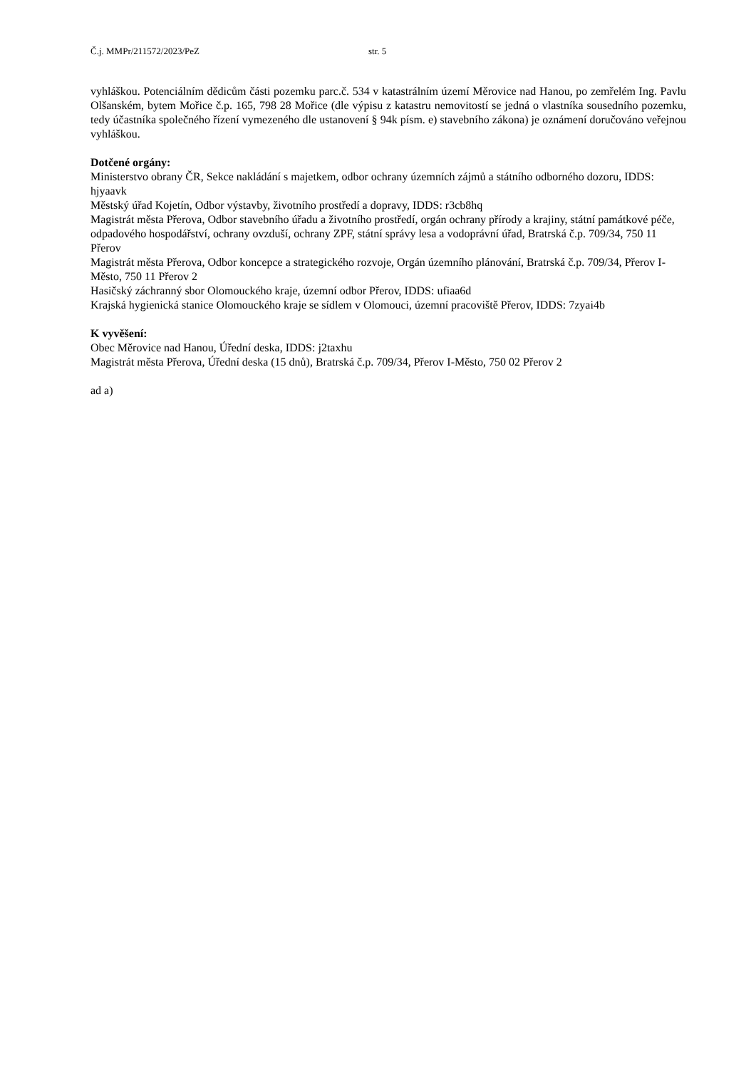Č.j. MMPr/211572/2023/PeZ str. 5
vyhláškou. Potenciálním dědicům části pozemku parc.č. 534 v katastrálním území Měrovice nad Hanou, po zemřelém Ing. Pavlu Olšanském, bytem Mořice č.p. 165, 798 28 Mořice (dle výpisu z katastru nemovitostí se jedná o vlastníka sousedního pozemku, tedy účastníka společného řízení vymezeného dle ustanovení § 94k písm. e) stavebního zákona) je oznámení doručováno veřejnou vyhláškou.
Dotčené orgány:
Ministerstvo obrany ČR, Sekce nakládání s majetkem, odbor ochrany územních zájmů a státního odborného dozoru, IDDS: hjyaavk
Městský úřad Kojetín, Odbor výstavby, životního prostředí a dopravy, IDDS: r3cb8hq
Magistrát města Přerova, Odbor stavebního úřadu a životního prostředí, orgán ochrany přírody a krajiny, státní památkové péče, odpadového hospodářství, ochrany ovzduší, ochrany ZPF, státní správy lesa a vodoprávní úřad, Bratrská č.p. 709/34, 750 11 Přerov
Magistrát města Přerova, Odbor koncepce a strategického rozvoje, Orgán územního plánování, Bratrská č.p. 709/34, Přerov I-Město, 750 11 Přerov 2
Hasičský záchranný sbor Olomouckého kraje, územní odbor Přerov, IDDS: ufiaa6d
Krajská hygienická stanice Olomouckého kraje se sídlem v Olomouci, územní pracoviště Přerov, IDDS: 7zyai4b
K vyvěšení:
Obec Měrovice nad Hanou, Úřední deska, IDDS: j2taxhu
Magistrát města Přerova, Úřední deska (15 dnů), Bratrská č.p. 709/34, Přerov I-Město, 750 02 Přerov 2
ad a)